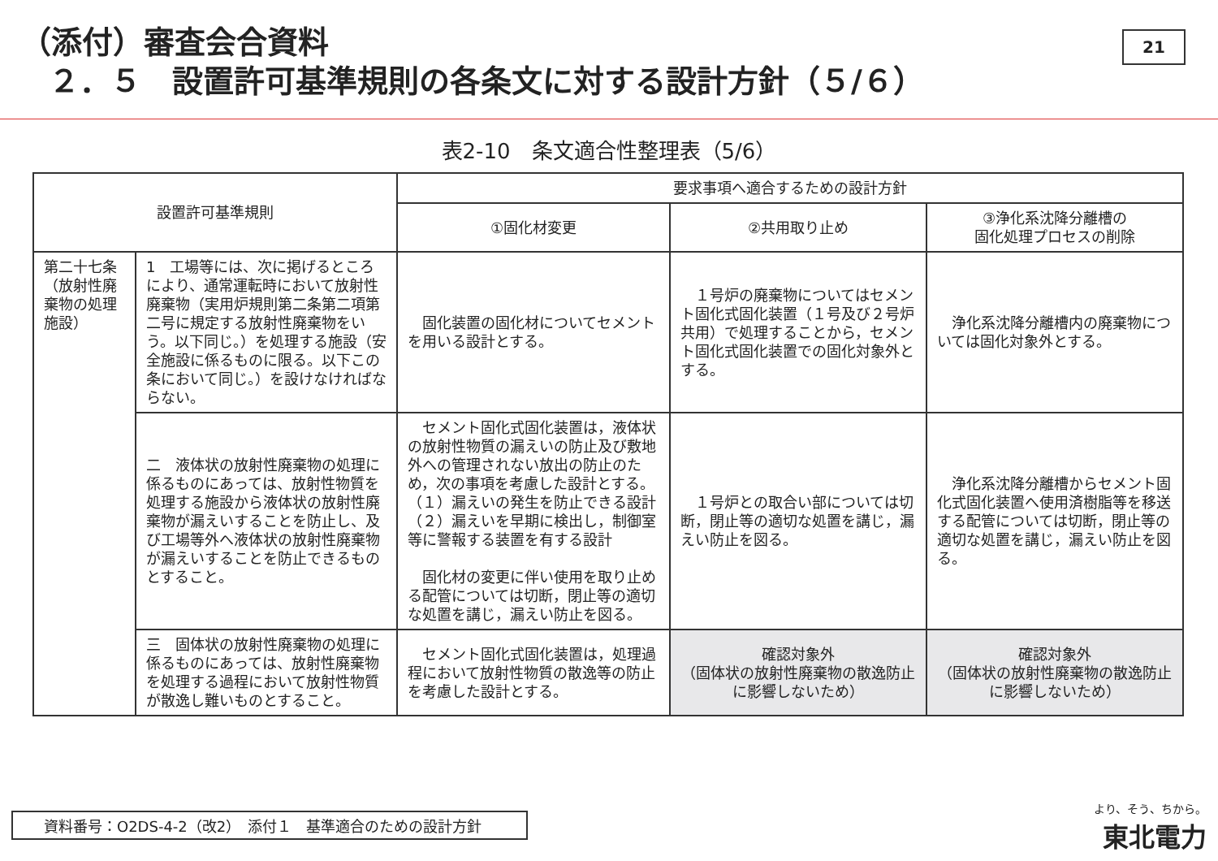（添付）審査会合資料
２．５　設置許可基準規則の各条文に対する設計方針（５/６）
21
表2-10　条文適合性整理表（5/6）
| 設置許可基準規則 | | 要求事項へ適合するための設計方針 | | |
| --- | --- | --- | --- | --- |
| | | ①固化材変更 | ②共用取り止め | ③浄化系沈降分離槽の 固化処理プロセスの削除 |
| 第二十七条（放射性廃棄物の処理施設） | 1 工場等には、次に掲げるところにより、通常運転時において放射性廃棄物（実用炉規則第二条第二項第二号に規定する放射性廃棄物をいう。以下同じ。）を処理する施設（安全施設に係るものに限る。以下この条において同じ。）を設けなければならない。 | 固化装置の固化材についてセメントを用いる設計とする。 | １号炉の廃棄物についてはセメント固化式固化装置（１号及び２号炉共用）で処理することから，セメント固化式固化装置での固化対象外とする。 | 浄化系沈降分離槽内の廃棄物については固化対象外とする。 |
| | 二 液体状の放射性廃棄物の処理に係るものにあっては、放射性物質を処理する施設から液体状の放射性廃棄物が漏えいすることを防止し、及び工場等外へ液体状の放射性廃棄物が漏えいすることを防止できるものとすること。 | セメント固化式固化装置は，液体状の放射性物質の漏えいの防止及び敷地外への管理されない放出の防止のため，次の事項を考慮した設計とする。 （１）漏えいの発生を防止できる設計 （２）漏えいを早期に検出し，制御室等に警報する装置を有する設計 固化材の変更に伴い使用を取り止める配管については切断，閉止等の適切な処置を講じ，漏えい防止を図る。 | １号炉との取合い部については切断，閉止等の適切な処置を講じ，漏えい防止を図る。 | 浄化系沈降分離槽からセメント固化式固化装置へ使用済樹脂等を移送する配管については切断，閉止等の適切な処置を講じ，漏えい防止を図る。 |
| | 三 固体状の放射性廃棄物の処理に係るものにあっては、放射性廃棄物を処理する過程において放射性物質が散逸し難いものとすること。 | セメント固化式固化装置は，処理過程において放射性物質の散逸等の防止を考慮した設計とする。 | 確認対象外 （固体状の放射性廃棄物の散逸防止に影響しないため） | 確認対象外 （固体状の放射性廃棄物の散逸防止に影響しないため） |
資料番号：O2DS-4-2（改2）　添付１　基準適合のための設計方針
より、そう、ちから。
東北電力